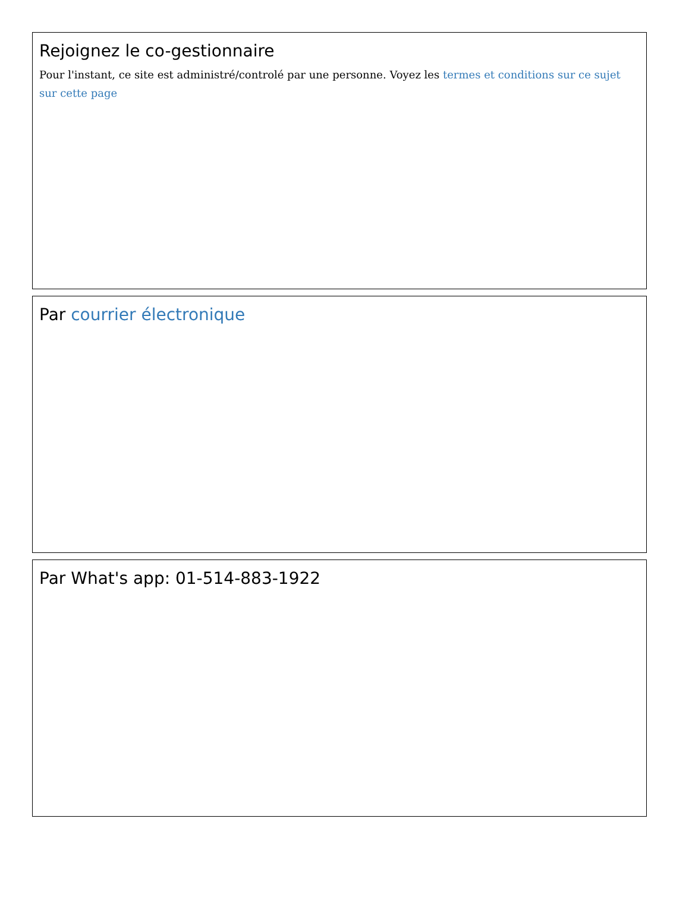Rejoignez le co-gestionnaire
Pour l'instant, ce site est administré/controlé par une personne. Voyez les termes et conditions sur ce sujet sur cette page
Par courrier électronique
Par What's app: 01-514-883-1922